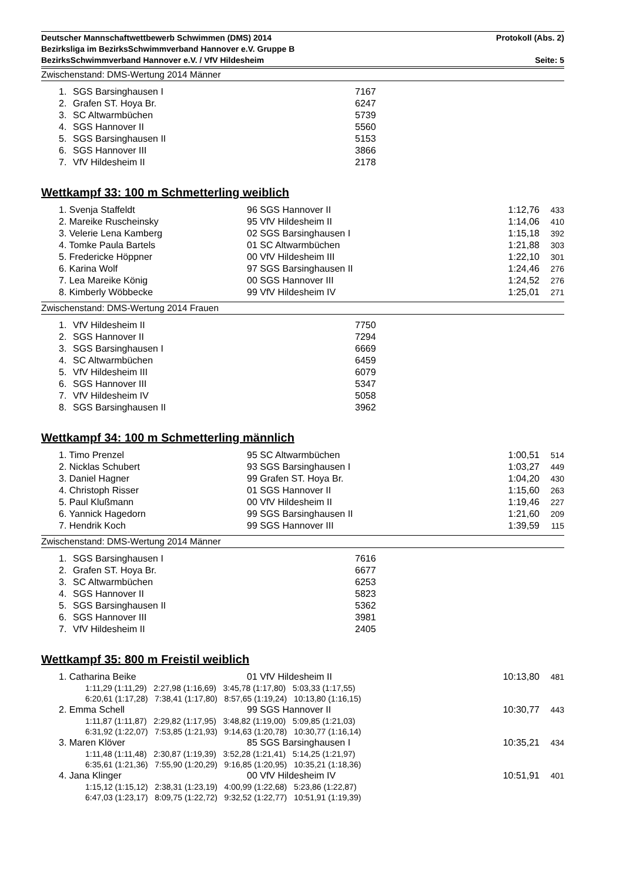Deutscher Mannschaftwettbewerb Schwimmen (DMS) 2014 Protokoll (Abs. 2)
Bezirksliga im BezirksSchwimmverband Hannover e.V. Gruppe B
BezirksSchwimmverband Hannover e.V. / VfV Hildesheim Seite: 5
Zwischenstand: DMS-Wertung 2014 Männer
| 1. | SGS Barsinghausen I | 7167 |
| 2. | Grafen ST. Hoya Br. | 6247 |
| 3. | SC Altwarmbüchen | 5739 |
| 4. | SGS Hannover II | 5560 |
| 5. | SGS Barsinghausen II | 5153 |
| 6. | SGS Hannover III | 3866 |
| 7. | VfV Hildesheim II | 2178 |
Wettkampf 33: 100 m Schmetterling weiblich
| 1. Svenja Staffeldt | 96 SGS Hannover II | 1:12,76 | 433 |
| 2. Mareike Ruscheinsky | 95 VfV Hildesheim II | 1:14,06 | 410 |
| 3. Velerie Lena Kamberg | 02 SGS Barsinghausen I | 1:15,18 | 392 |
| 4. Tomke Paula Bartels | 01 SC Altwarmbüchen | 1:21,88 | 303 |
| 5. Fredericke Höppner | 00 VfV Hildesheim III | 1:22,10 | 301 |
| 6. Karina Wolf | 97 SGS Barsinghausen II | 1:24,46 | 276 |
| 7. Lea Mareike König | 00 SGS Hannover III | 1:24,52 | 276 |
| 8. Kimberly Wöbbecke | 99 VfV Hildesheim IV | 1:25,01 | 271 |
Zwischenstand: DMS-Wertung 2014 Frauen
| 1. | VfV Hildesheim II | 7750 |
| 2. | SGS Hannover II | 7294 |
| 3. | SGS Barsinghausen I | 6669 |
| 4. | SC Altwarmbüchen | 6459 |
| 5. | VfV Hildesheim III | 6079 |
| 6. | SGS Hannover III | 5347 |
| 7. | VfV Hildesheim IV | 5058 |
| 8. | SGS Barsinghausen II | 3962 |
Wettkampf 34: 100 m Schmetterling männlich
| 1. Timo Prenzel | 95 SC Altwarmbüchen | 1:00,51 | 514 |
| 2. Nicklas Schubert | 93 SGS Barsinghausen I | 1:03,27 | 449 |
| 3. Daniel Hagner | 99 Grafen ST. Hoya Br. | 1:04,20 | 430 |
| 4. Christoph Risser | 01 SGS Hannover II | 1:15,60 | 263 |
| 5. Paul Klußmann | 00 VfV Hildesheim II | 1:19,46 | 227 |
| 6. Yannick Hagedorn | 99 SGS Barsinghausen II | 1:21,60 | 209 |
| 7. Hendrik Koch | 99 SGS Hannover III | 1:39,59 | 115 |
Zwischenstand: DMS-Wertung 2014 Männer
| 1. | SGS Barsinghausen I | 7616 |
| 2. | Grafen ST. Hoya Br. | 6677 |
| 3. | SC Altwarmbüchen | 6253 |
| 4. | SGS Hannover II | 5823 |
| 5. | SGS Barsinghausen II | 5362 |
| 6. | SGS Hannover III | 3981 |
| 7. | VfV Hildesheim II | 2405 |
Wettkampf 35: 800 m Freistil weiblich
| 1. Catharina Beike | 01 VfV Hildesheim II | 10:13,80 | 481 |
| 1:11,29 (1:11,29) 2:27,98 (1:16,69) 3:45,78 (1:17,80) 5:03,33 (1:17,55) 6:20,61 (1:17,28) 7:38,41 (1:17,80) 8:57,65 (1:19,24) 10:13,80 (1:16,15) | | | |
| 2. Emma Schell | 99 SGS Hannover II | 10:30,77 | 443 |
| 1:11,87 (1:11,87) 2:29,82 (1:17,95) 3:48,82 (1:19,00) 5:09,85 (1:21,03) 6:31,92 (1:22,07) 7:53,85 (1:21,93) 9:14,63 (1:20,78) 10:30,77 (1:16,14) | | | |
| 3. Maren Klöver | 85 SGS Barsinghausen I | 10:35,21 | 434 |
| 1:11,48 (1:11,48) 2:30,87 (1:19,39) 3:52,28 (1:21,41) 5:14,25 (1:21,97) 6:35,61 (1:21,36) 7:55,90 (1:20,29) 9:16,85 (1:20,95) 10:35,21 (1:18,36) | | | |
| 4. Jana Klinger | 00 VfV Hildesheim IV | 10:51,91 | 401 |
| 1:15,12 (1:15,12) 2:38,31 (1:23,19) 4:00,99 (1:22,68) 5:23,86 (1:22,87) 6:47,03 (1:23,17) 8:09,75 (1:22,72) 9:32,52 (1:22,77) 10:51,91 (1:19,39) | | | |